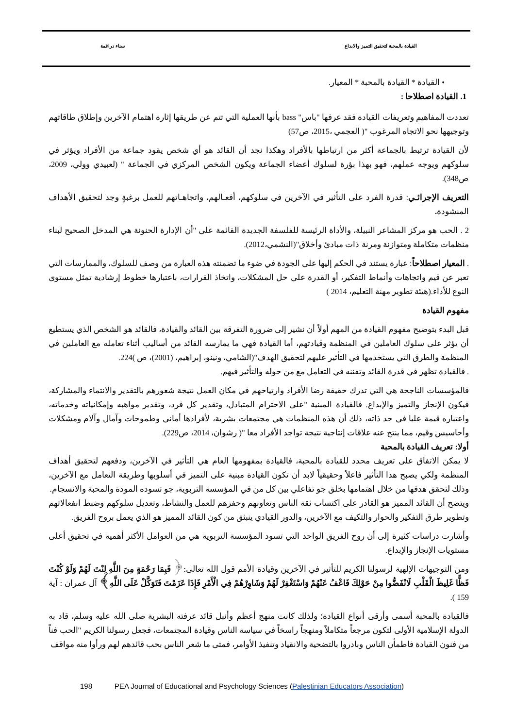القيادة بالمحبة لتحقيق التميز والابداع سناء دراغمة
• القيادة * القيادة بالمحبة * المعيار.
1. القيادة اصطلاحا :
تعددت المفاهيم وتعريفات القيادة فقد عرفها "باس" bass بأنها العملية التي تتم عن طريقها إثارة اهتمام الآخرين وإطلاق طاقاتهم وتوجيهها نحو الاتجاه المرغوب "( العجمي ،2015، ص57)
لأن القيادة ترتبط بالجماعة أكثر من ارتباطها بالأفراد وهكذا نجد أن القائد هو أي شخص يقود جماعة من الأفراد ويؤثر في سلوكهم ويوجه عملهم، فهو بهذا بؤرة لسلوك أعضاء الجماعة ويكون الشخص المركزي في الجماعة " (لعبيدي وولي، 2009، ص348).
التعريف الإجرائـي: قدرة الفرد على التأثير في الآخرين في سلوكهم، أفعـالهم، واتجاهـاتهم للعمل برغبةٍ وجد لتحقيق الأهداف المنشودة.
2 . الحب هو مركز المشاعر النبيلة، والأداة الرئيسة للفلسفة الجديدة القائمة على "أن الإدارة الحنونة هي المدخل الصحيح لبناء منظمات متكاملة ومتوازنة ومرنة ذات مبادئ وأخلاق"(النشمي،2012).
. المعيار اصطلاحاً: عبارة يستند في الحكم إليها على الجودة في ضوء ما تضمنته هذه العبارة من وصف للسلوك، والممارسات التي تعبر عن قيم واتجاهات وأنماط التفكير، أو القدرة على حل المشكلات، واتخاذ القرارات، باعتبارها خطوط إرشادية تمثل مستوى النوع للأداء.(هيئة تطوير مهنة التعليم، 2014 )
مفهوم القيادة
قبل البدء بتوضيح مفهوم القيادة من المهم أولاً أن نشير إلى ضرورة التفرقة بين القائد والقيادة، فالقائد هو الشخص الذي يستطيع أن يؤثر على سلوك العاملين في المنظمة وقيادتهم، أما القيادة فهي ما يمارسه القائد من أساليب أثناء تعامله مع العاملين في المنظمة والطرق التي يستخدمها في التأثير عليهم لتحقيق الهدف"(الشامي، ونينو، إبراهيم، (2001)، ص )224.
. فالقيادة تظهر في قدرة القائد وتفننه في التعامل مع من حوله والتأثير فيهم.
فالمؤسسات الناجحة هي التي تدرك حقيقة رضا الأفراد وارتياحهم في مكان العمل نتيجة شعورهم بالتقدير والانتماء والمشاركة، فيكون الإنجاز والتميز والإبداع. فالقيادة المبنية "على الاحترام المتبادل، وتقدير كل فرد، وتقدير مواهبه وإمكانياته وخدماته، واعتباره قيمة عليا في حد ذاته، ذلك أن هذه المنظمات هي مجتمعات بشرية، لأفرادها أماني وطموحات وآمال وآلام ومشكلات وأحاسيس وقيم، مما ينتج عنه علاقات إنتاجية نتيجة تواجد الأفراد معا "( رشوان، 2014، ص229).
أولا: تعريف القيادة بالمحبة
لا يمكن الاتفاق على تعريف محدد للقيادة بالمحبة، فالقيادة بمفهومها العام هي التأثير في الآخرين، ودفعهم لتحقيق أهداف المنظمة ولكي يصبح هذا التأثير فاعلاً وحقيقياً لابد أن تكون القيادة مبنية على التميز في أسلوبها وطريقة التعامل مع الآخرين، وذلك لتحقق هدفها من خلال اهتمامها بخلق جو تفاعلي بين كل من في المؤسسة التربوية، جو تسوده المودة والمحبة والانسجام.
ويتضح أن القائد المميز هو القادر على اكتساب ثقة الناس وتعاونهم وحفزهم للعمل والنشاط، وتعديل سلوكهم وضبط انفعالاتهم وتطوير طرق التفكير والحوار والتكيف مع الآخرين، والدور القيادي ينبثق من كون القائد المميز هو الذي يعمل بروح الفريق.
وأشارت دراسات كثيرة إلى أن روح الفريق الواحد التي تسود المؤسسة التربوية هي من العوامل الأكثر أهمية في تحقيق أعلى مستويات الإنجاز والإبداع.
ومن التوجيهات الإلهية لرسولنا الكريم للتأثير في الآخرين وقيادة الأمم قول الله تعالى:﴿ فَبِمَا رَحْمَةٍ مِنَ اللَّهِ لِنْتَ لَهُمْ وَلَوْ كُنْتَ فَظًّا غَلِيظَ الْقَلْبِ لَانْفَضُّوا مِنْ حَوْلِكَ فَاعْفُ عَنْهُمْ وَاسْتَغْفِرْ لَهُمْ وَشَاوِرْهُمْ فِي الْأَمْرِ فَإِذَا عَزَمْتَ فَتَوَكَّلْ عَلَى اللَّهِ﴾ آل عمران : آية 159 ).
فالقيادة بالمحبة أسمى وأرقى أنواع القيادة؛ ولذلك كانت منهج أعظم وأنبل قائد عرفته البشرية صلى الله عليه وسلم، قاد به الدولة الإسلامية الأولى لتكون مرجعاً متكاملاً ومنهجاً راسخاً في سياسة الناس وقيادة المجتمعات، فجعل رسولنا الكريم "الحب فناً من فنون القيادة فاطمأن الناس وبادروا بالتضحية والانقياد وتنفيذ الأوامر، فمتى ما شعر الناس بحب قائدهم لهم ورأوا منه مواقف
198 PEA Journal of Educational and Psychology Sciences (Palestinian Educators Association)